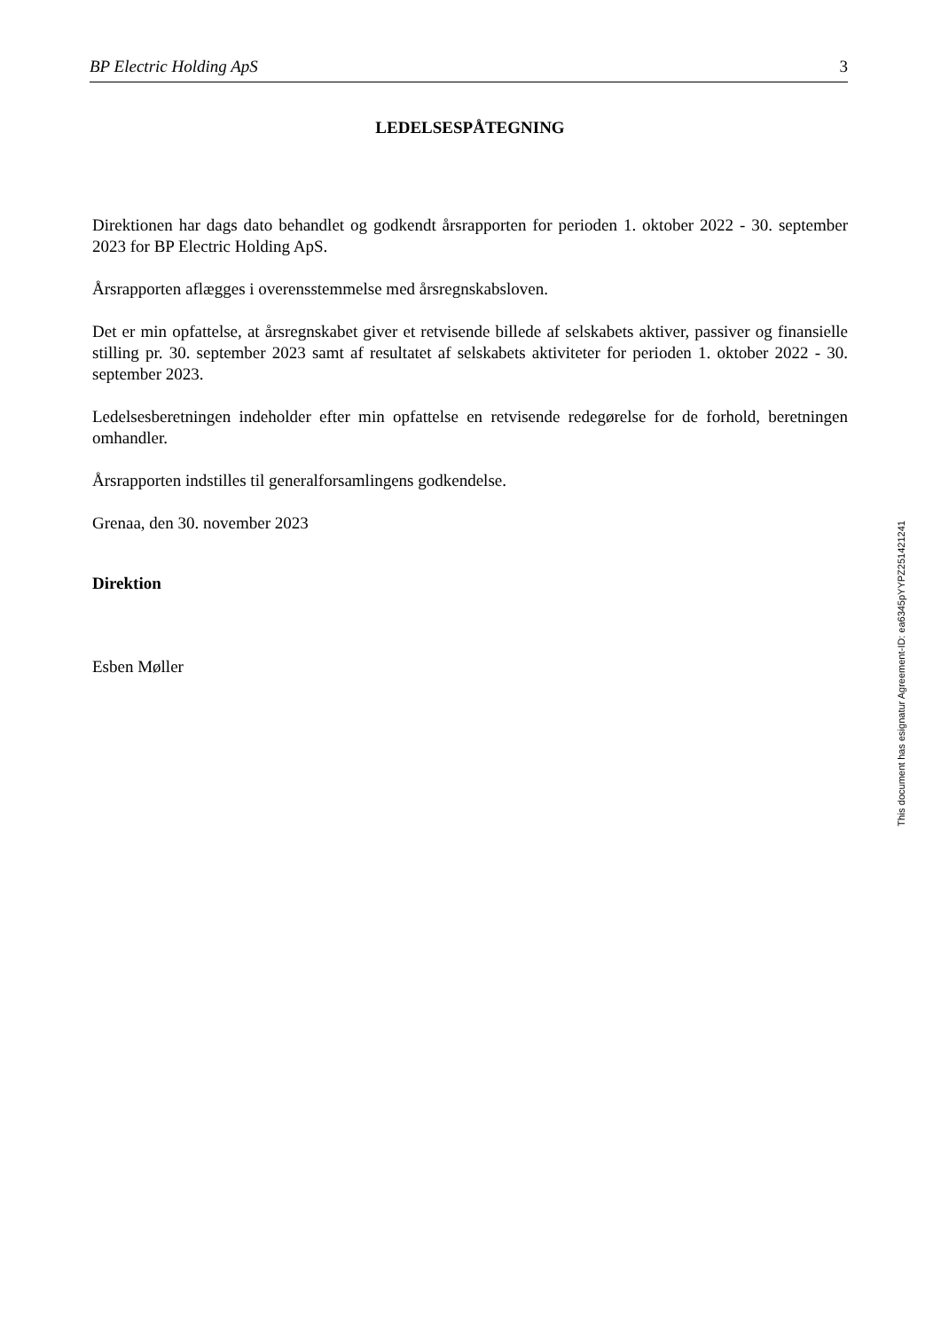BP Electric Holding ApS 3
LEDELSESPÅTEGNING
Direktionen har dags dato behandlet og godkendt årsrapporten for perioden 1. oktober 2022 - 30. september 2023 for BP Electric Holding ApS.
Årsrapporten aflægges i overensstemmelse med årsregnskabsloven.
Det er min opfattelse, at årsregnskabet giver et retvisende billede af selskabets aktiver, passiver og finansielle stilling pr. 30. september 2023 samt af resultatet af selskabets aktiviteter for perioden 1. oktober 2022 - 30. september 2023.
Ledelsesberetningen indeholder efter min opfattelse en retvisende redegørelse for de forhold, beretningen omhandler.
Årsrapporten indstilles til generalforsamlingens godkendelse.
Grenaa, den 30. november 2023
Direktion
Esben Møller
This document has esignatur Agreement-ID: ea6345pYYPZ251421241